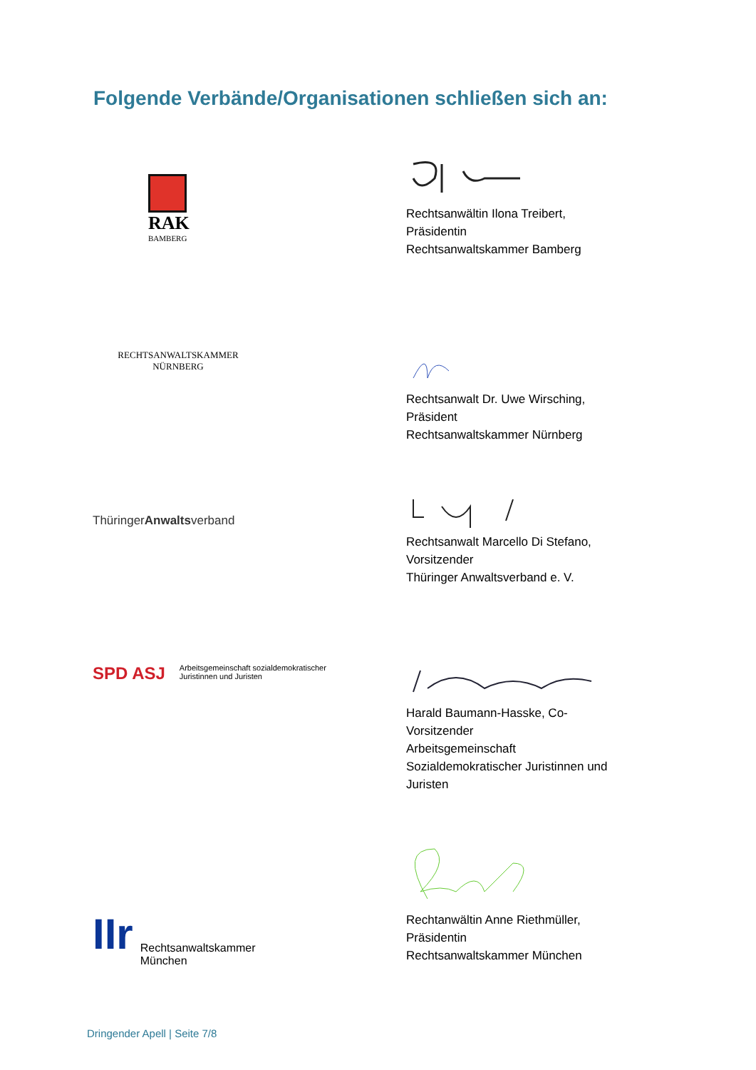Folgende Verbände/Organisationen schließen sich an:
RAK
BAMBERG
Rechtsanwältin Ilona Treibert,
Präsidentin
Rechtsanwaltskammer Bamberg
RECHTSANWALTSKAMMER
NÜRNBERG
Rechtsanwalt Dr. Uwe Wirsching,
Präsident
Rechtsanwaltskammer Nürnberg
ThüringerAnwaltsverband
Rechtsanwalt Marcello Di Stefano,
Vorsitzender
Thüringer Anwaltsverband e. V.
SPD ASJ Arbeitsgemeinschaft sozialdemokratischer
Juristinnen und Juristen
Harald Baumann-Hasske, Co-Vorsitzender
Arbeitsgemeinschaft Sozialdemokratischer Juristinnen und Juristen
IIr Rechtsanwaltskammer
München
Rechtanwältin Anne Riethmüller,
Präsidentin
Rechtsanwaltskammer München
Dringender Apell | Seite 7/8